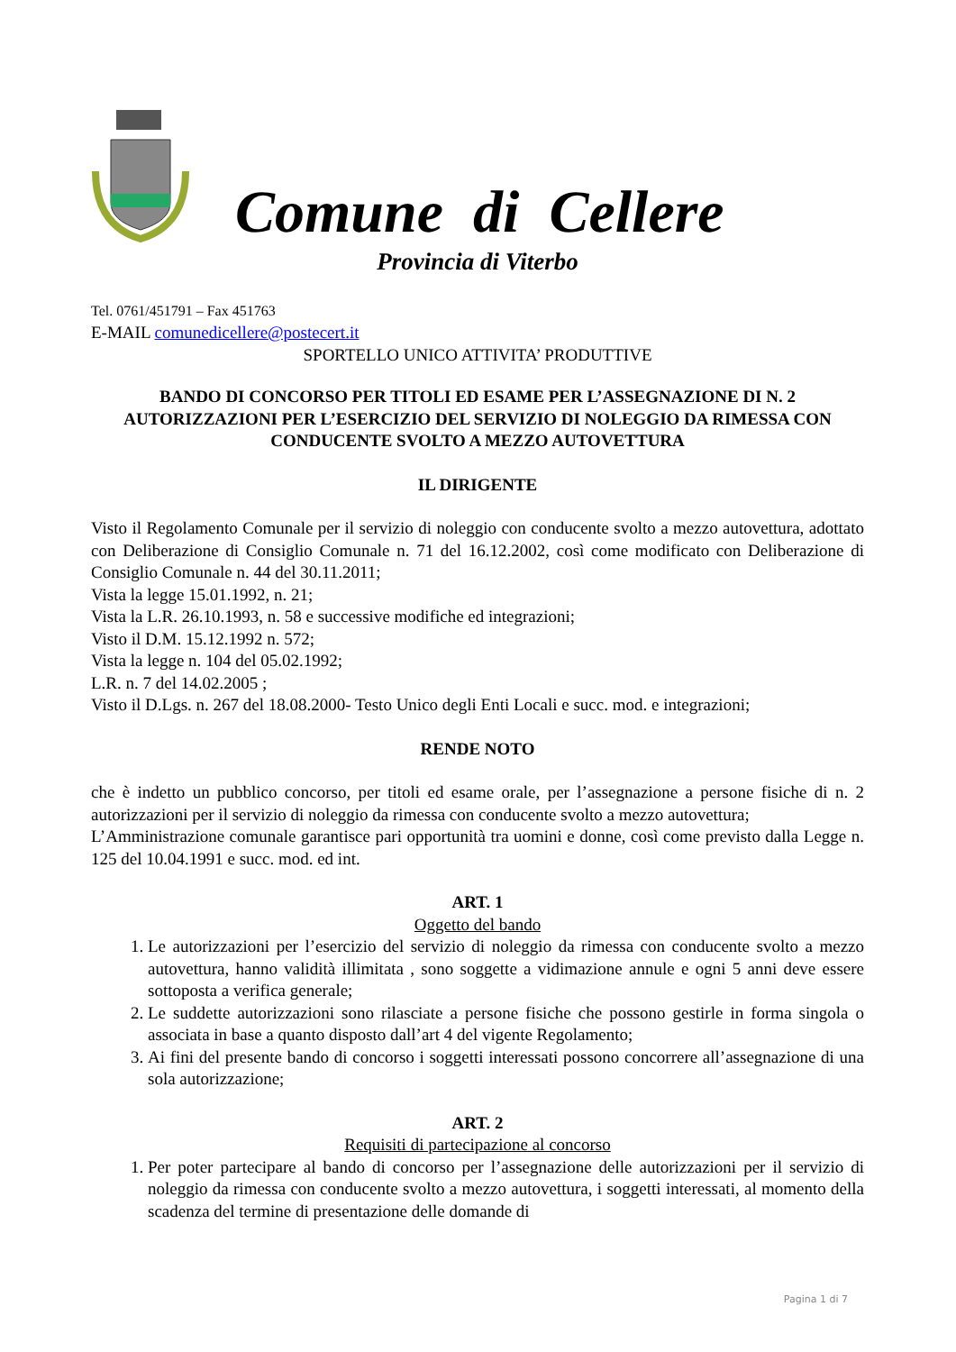Comune di Cellere
Provincia di Viterbo
Tel. 0761/451791 – Fax 451763
E-MAIL comunedicellere@postecert.it
SPORTELLO UNICO ATTIVITA’ PRODUTTIVE
BANDO DI CONCORSO PER TITOLI ED ESAME PER L’ASSEGNAZIONE DI N. 2 AUTORIZZAZIONI PER L’ESERCIZIO DEL SERVIZIO DI NOLEGGIO DA RIMESSA CON CONDUCENTE SVOLTO A MEZZO AUTOVETTURA
IL DIRIGENTE
Visto il Regolamento Comunale per il servizio di noleggio con conducente svolto a mezzo autovettura, adottato con Deliberazione di Consiglio Comunale n. 71 del 16.12.2002, così come modificato con Deliberazione di Consiglio Comunale n. 44 del 30.11.2011;
Vista la legge 15.01.1992, n. 21;
Vista la L.R. 26.10.1993, n. 58 e successive modifiche ed integrazioni;
Visto il D.M. 15.12.1992 n. 572;
Vista la legge n. 104 del 05.02.1992;
L.R. n. 7 del 14.02.2005 ;
Visto il D.Lgs. n. 267 del 18.08.2000- Testo Unico degli Enti Locali e succ. mod. e integrazioni;
RENDE NOTO
che è indetto un pubblico concorso, per titoli ed esame orale, per l’assegnazione a persone fisiche di n. 2 autorizzazioni per il servizio di noleggio da rimessa con conducente svolto a mezzo autovettura;
L’Amministrazione comunale garantisce pari opportunità tra uomini e donne, così come previsto dalla Legge n. 125 del 10.04.1991 e succ. mod. ed int.
ART. 1
Oggetto del bando
1. Le autorizzazioni per l’esercizio del servizio di noleggio da rimessa con conducente svolto a mezzo autovettura, hanno validità illimitata , sono soggette a vidimazione annule e ogni 5 anni deve essere sottoposta a verifica generale;
2. Le suddette autorizzazioni sono rilasciate a persone fisiche che possono gestirle in forma singola o associata in base a quanto disposto dall’art 4 del vigente Regolamento;
3. Ai fini del presente bando di concorso i soggetti interessati possono concorrere all’assegnazione di una sola autorizzazione;
ART. 2
Requisiti di partecipazione al concorso
1. Per poter partecipare al bando di concorso per l’assegnazione delle autorizzazioni per il servizio di noleggio da rimessa con conducente svolto a mezzo autovettura, i soggetti interessati, al momento della scadenza del termine di presentazione delle domande di
Pagina 1 di 7